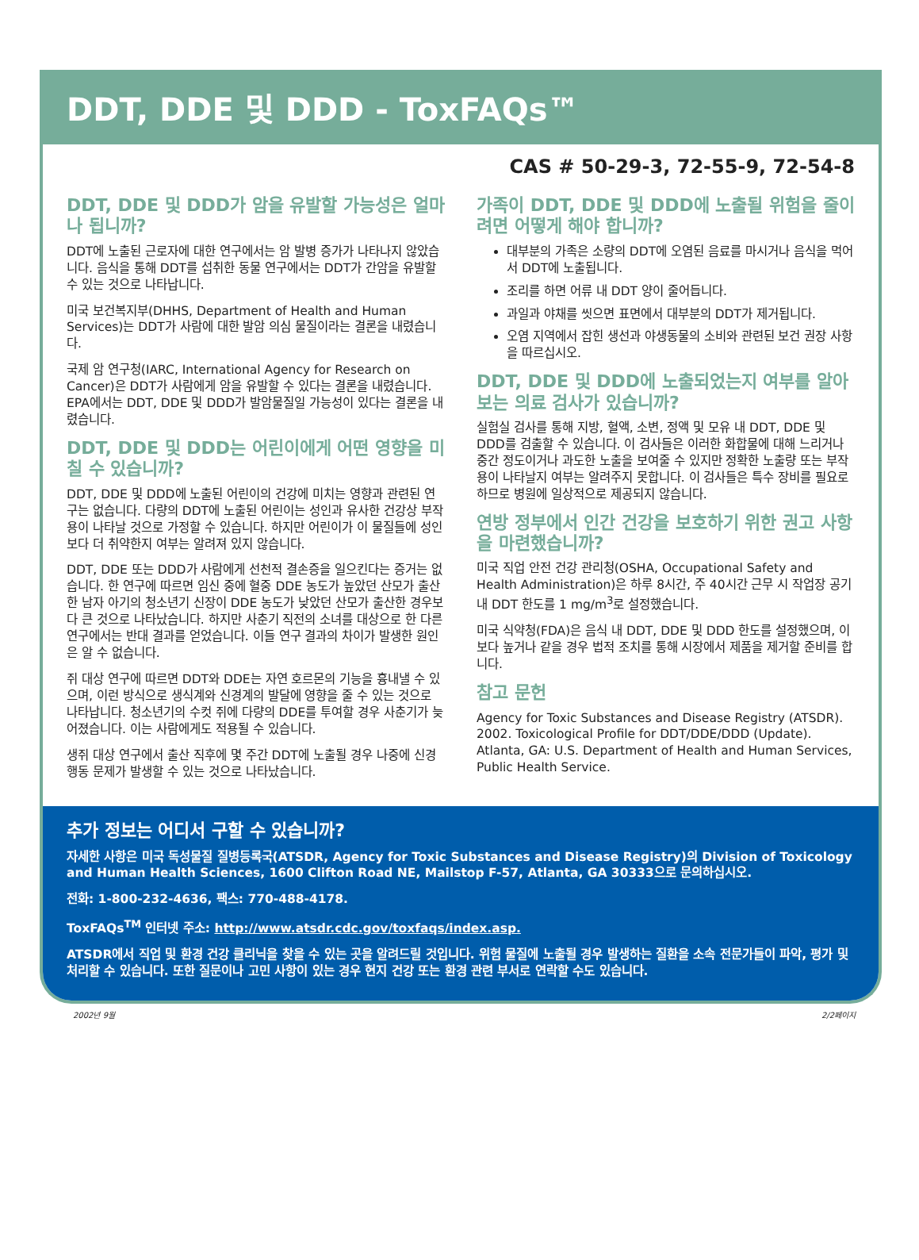DDT, DDE 및 DDD - ToxFAQs™
CAS # 50-29-3, 72-55-9, 72-54-8
DDT, DDE 및 DDD가 암을 유발할 가능성은 얼마나 됩니까?
DDT에 노출된 근로자에 대한 연구에서는 암 발병 증가가 나타나지 않았습니다. 음식을 통해 DDT를 섭취한 동물 연구에서는 DDT가 간암을 유발할 수 있는 것으로 나타납니다.
미국 보건복지부(DHHS, Department of Health and Human Services)는 DDT가 사람에 대한 발암 의심 물질이라는 결론을 내렸습니다.
국제 암 연구청(IARC, International Agency for Research on Cancer)은 DDT가 사람에게 암을 유발할 수 있다는 결론을 내렸습니다. EPA에서는 DDT, DDE 및 DDD가 발암물질일 가능성이 있다는 결론을 내렸습니다.
DDT, DDE 및 DDD는 어린이에게 어떤 영향을 미칠 수 있습니까?
DDT, DDE 및 DDD에 노출된 어린이의 건강에 미치는 영향과 관련된 연구는 없습니다. 다량의 DDT에 노출된 어린이는 성인과 유사한 건강상 부작용이 나타날 것으로 가정할 수 있습니다. 하지만 어린이가 이 물질들에 성인보다 더 취약한지 여부는 알려져 있지 않습니다.
DDT, DDE 또는 DDD가 사람에게 선천적 결손증을 일으킨다는 증거는 없습니다. 한 연구에 따르면 임신 중에 혈중 DDE 농도가 높았던 산모가 출산한 남자 아기의 청소년기 신장이 DDE 농도가 낮았던 산모가 출산한 경우보다 큰 것으로 나타났습니다. 하지만 사춘기 직전의 소녀를 대상으로 한 다른 연구에서는 반대 결과를 얻었습니다. 이들 연구 결과의 차이가 발생한 원인은 알 수 없습니다.
쥐 대상 연구에 따르면 DDT와 DDE는 자연 호르몬의 기능을 흉내낼 수 있으며, 이런 방식으로 생식계와 신경계의 발달에 영향을 줄 수 있는 것으로 나타납니다. 청소년기의 수컷 쥐에 다량의 DDE를 투여할 경우 사춘기가 늦어졌습니다. 이는 사람에게도 적용될 수 있습니다.
생쥐 대상 연구에서 출산 직후에 몇 주간 DDT에 노출될 경우 나중에 신경 행동 문제가 발생할 수 있는 것으로 나타났습니다.
가족이 DDT, DDE 및 DDD에 노출될 위험을 줄이려면 어떻게 해야 합니까?
대부분의 가족은 소량의 DDT에 오염된 음료를 마시거나 음식을 먹어서 DDT에 노출됩니다.
조리를 하면 어류 내 DDT 양이 줄어듭니다.
과일과 야채를 씻으면 표면에서 대부분의 DDT가 제거됩니다.
오염 지역에서 잡힌 생선과 야생동물의 소비와 관련된 보건 권장 사항을 따르십시오.
DDT, DDE 및 DDD에 노출되었는지 여부를 알아보는 의료 검사가 있습니까?
실험실 검사를 통해 지방, 혈액, 소변, 정액 및 모유 내 DDT, DDE 및 DDD를 검출할 수 있습니다. 이 검사들은 이러한 화합물에 대해 느리거나 중간 정도이거나 과도한 노출을 보여줄 수 있지만 정확한 노출량 또는 부작용이 나타날지 여부는 알려주지 못합니다. 이 검사들은 특수 장비를 필요로 하므로 병원에 일상적으로 제공되지 않습니다.
연방 정부에서 인간 건강을 보호하기 위한 권고 사항을 마련했습니까?
미국 직업 안전 건강 관리청(OSHA, Occupational Safety and Health Administration)은 하루 8시간, 주 40시간 근무 시 작업장 공기 내 DDT 한도를 1 mg/m<sup>3</sup>로 설정했습니다.
미국 식약청(FDA)은 음식 내 DDT, DDE 및 DDD 한도를 설정했으며, 이보다 높거나 같을 경우 법적 조치를 통해 시장에서 제품을 제거할 준비를 합니다.
참고 문헌
Agency for Toxic Substances and Disease Registry (ATSDR). 2002. Toxicological Profile for DDT/DDE/DDD (Update). Atlanta, GA: U.S. Department of Health and Human Services, Public Health Service.
추가 정보는 어디서 구할 수 있습니까?
자세한 사항은 미국 독성물질 질병등록국(ATSDR, Agency for Toxic Substances and Disease Registry)의 Division of Toxicology and Human Health Sciences, 1600 Clifton Road NE, Mailstop F-57, Atlanta, GA 30333으로 문의하십시오.
전화: 1-800-232-4636, 팩스: 770-488-4178.
ToxFAQs<sup>TM</sup> 인터넷 주소: http://www.atsdr.cdc.gov/toxfaqs/index.asp.
ATSDR에서 직업 및 환경 건강 클리닉을 찾을 수 있는 곳을 알려드릴 것입니다. 위험 물질에 노출될 경우 발생하는 질환을 소속 전문가들이 파악, 평가 및 처리할 수 있습니다. 또한 질문이나 고민 사항이 있는 경우 현지 건강 또는 환경 관련 부서로 연락할 수도 있습니다.
2002년 9월 2/2페이지